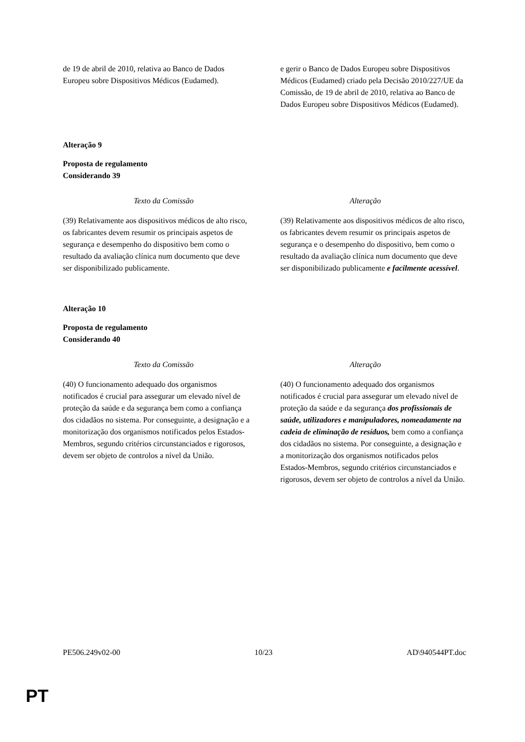| de 19 de abril de 2010, relativa ao Banco de Dados Europeu sobre Dispositivos Médicos (Eudamed). | e gerir o Banco de Dados Europeu sobre Dispositivos Médicos (Eudamed) criado pela Decisão 2010/227/UE da Comissão, de 19 de abril de 2010, relativa ao Banco de Dados Europeu sobre Dispositivos Médicos (Eudamed). |
Alteração 9
Proposta de regulamento
Considerando 39
| Texto da Comissão | Alteração |
| --- | --- |
| (39) Relativamente aos dispositivos médicos de alto risco, os fabricantes devem resumir os principais aspetos de segurança e desempenho do dispositivo bem como o resultado da avaliação clínica num documento que deve ser disponibilizado publicamente. | (39) Relativamente aos dispositivos médicos de alto risco, os fabricantes devem resumir os principais aspetos de segurança e o desempenho do dispositivo, bem como o resultado da avaliação clínica num documento que deve ser disponibilizado publicamente e facilmente acessível . |
Alteração 10
Proposta de regulamento
Considerando 40
| Texto da Comissão | Alteração |
| --- | --- |
| (40) O funcionamento adequado dos organismos notificados é crucial para assegurar um elevado nível de proteção da saúde e da segurança bem como a confiança dos cidadãos no sistema. Por conseguinte, a designação e a monitorização dos organismos notificados pelos Estados-Membros, segundo critérios circunstanciados e rigorosos, devem ser objeto de controlos a nível da União. | (40) O funcionamento adequado dos organismos notificados é crucial para assegurar um elevado nível de proteção da saúde e da segurança dos profissionais de saúde, utilizadores e manipuladores, nomeadamente na cadeia de eliminação de resíduos, bem como a confiança dos cidadãos no sistema. Por conseguinte, a designação e a monitorização dos organismos notificados pelos Estados-Membros, segundo critérios circunstanciados e rigorosos, devem ser objeto de controlos a nível da União. |
PE506.249v02-00 10/23 AD\940544PT.doc
PT